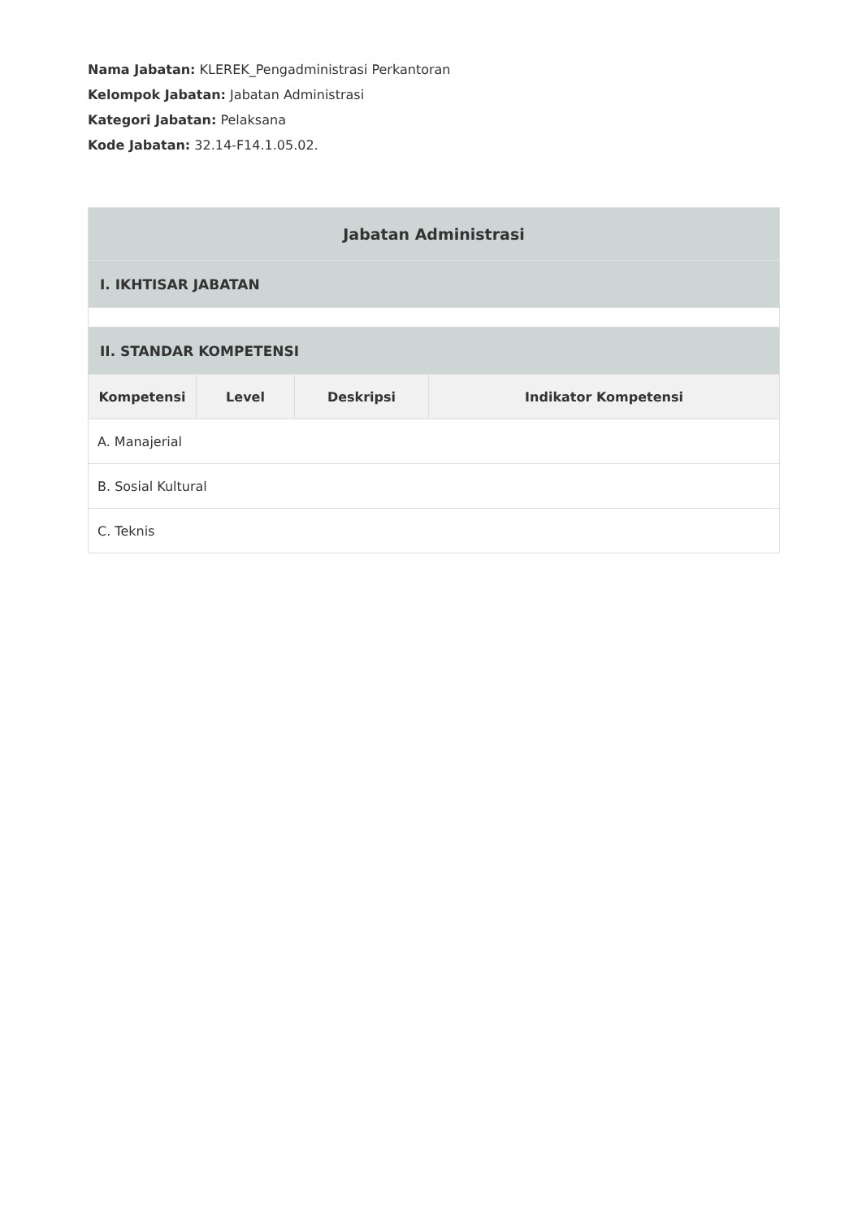Nama Jabatan: KLEREK_Pengadministrasi Perkantoran
Kelompok Jabatan: Jabatan Administrasi
Kategori Jabatan: Pelaksana
Kode Jabatan: 32.14-F14.1.05.02.
| Jabatan Administrasi | | | |
| --- | --- | --- | --- |
| I. IKHTISAR JABATAN | | | |
| II. STANDAR KOMPETENSI | | | |
| Kompetensi | Level | Deskripsi | Indikator Kompetensi |
| A. Manajerial | | | |
| B. Sosial Kultural | | | |
| C. Teknis | | | |